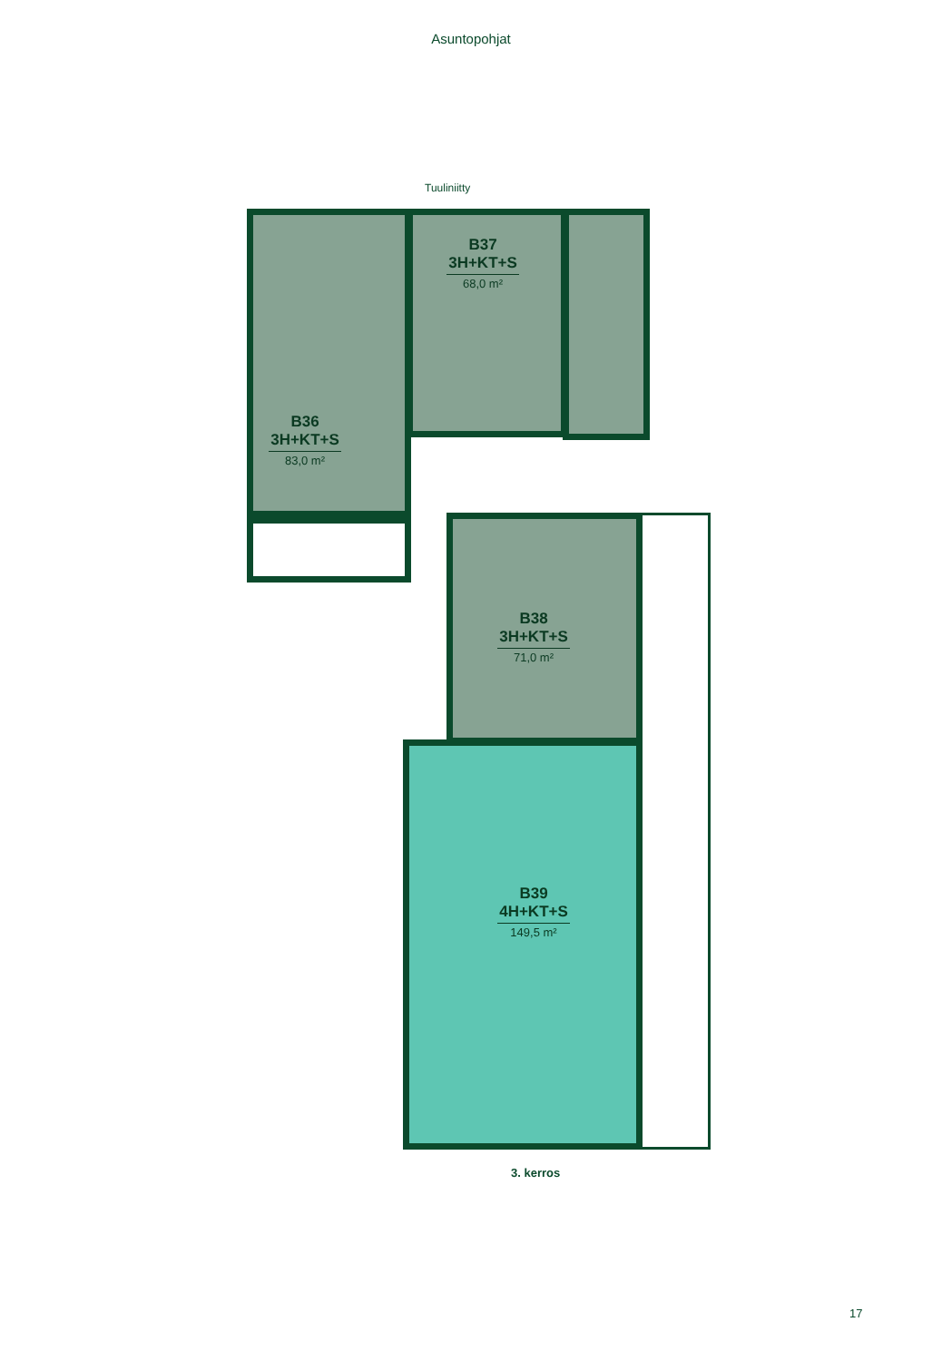Asuntopohjat
Tuuliniitty
B36
3H+KT+S
83,0 m²
B37
3H+KT+S
68,0 m²
B38
3H+KT+S
71,0 m²
B39
4H+KT+S
149,5 m²
3. kerros
17